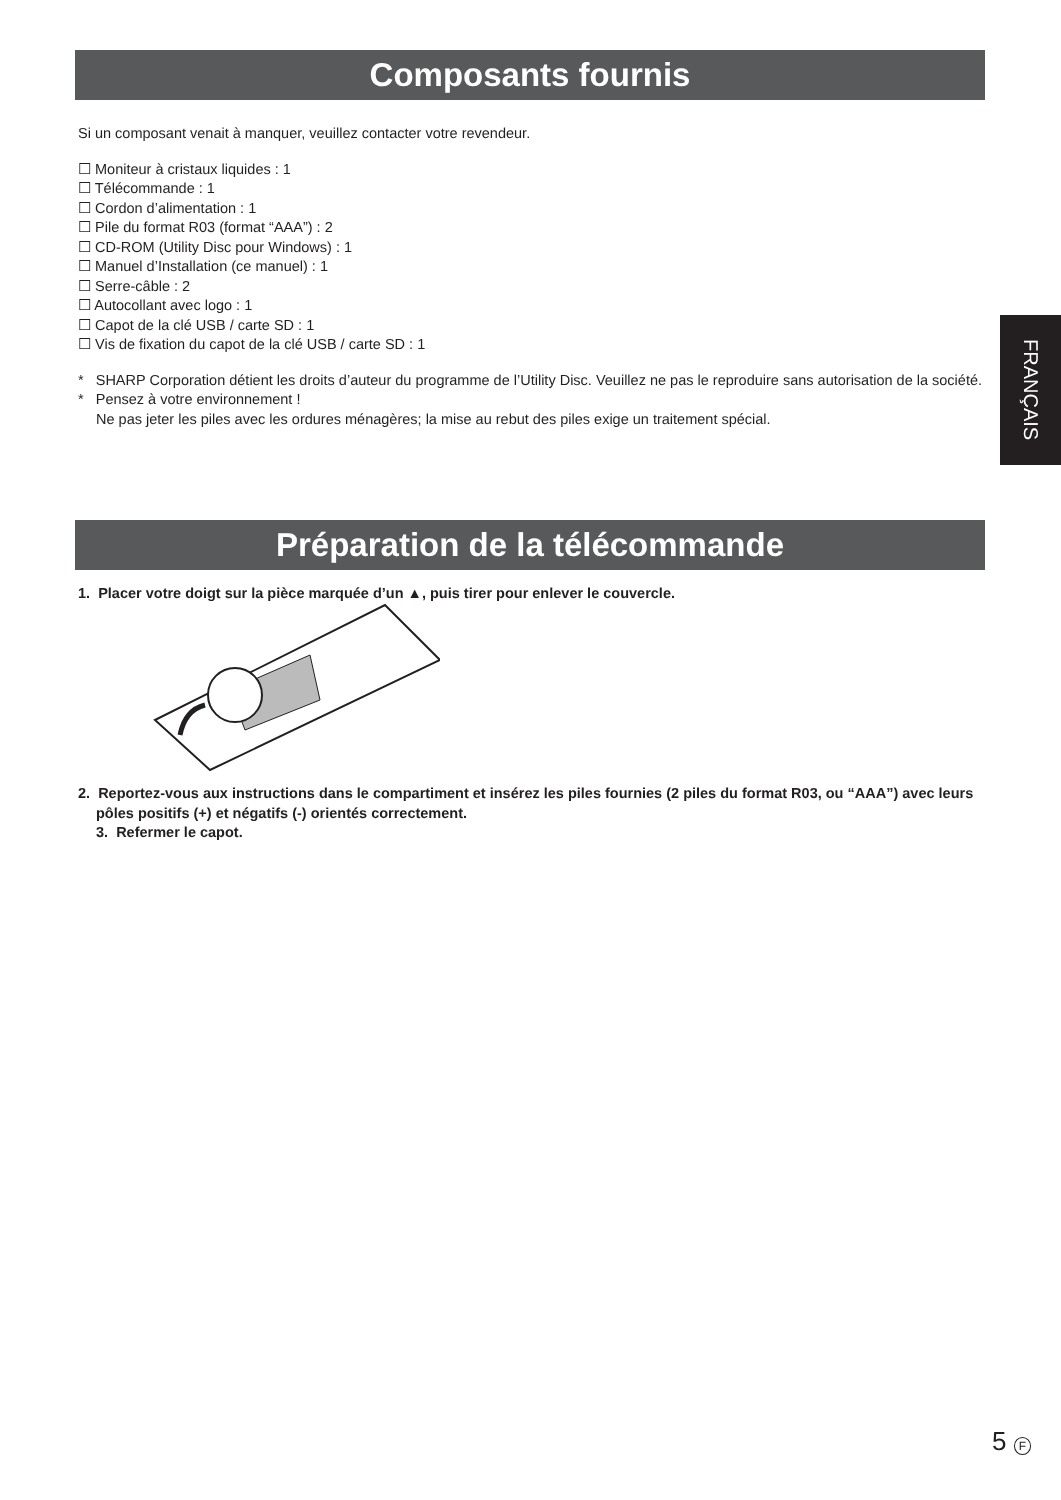Composants fournis
Si un composant venait à manquer, veuillez contacter votre revendeur.
☐ Moniteur à cristaux liquides : 1
☐ Télécommande : 1
☐ Cordon d’alimentation : 1
☐ Pile du format R03 (format “AAA”) : 2
☐ CD-ROM (Utility Disc pour Windows) : 1
☐ Manuel d’Installation (ce manuel) : 1
☐ Serre-câble : 2
☐ Autocollant avec logo : 1
☐ Capot de la clé USB / carte SD : 1
☐ Vis de fixation du capot de la clé USB / carte SD : 1
* SHARP Corporation détient les droits d’auteur du programme de l’Utility Disc. Veuillez ne pas le reproduire sans autorisation de la société.
* Pensez à votre environnement !
Ne pas jeter les piles avec les ordures ménagères; la mise au rebut des piles exige un traitement spécial.
FRANÇAIS
Préparation de la télécommande
1. Placer votre doigt sur la pièce marquée d’un ▲, puis tirer pour enlever le couvercle.
2. Reportez-vous aux instructions dans le compartiment et insérez les piles fournies (2 piles du format R03, ou “AAA”) avec leurs pôles positifs (+) et négatifs (-) orientés correctement.
3. Refermer le capot.
5 F